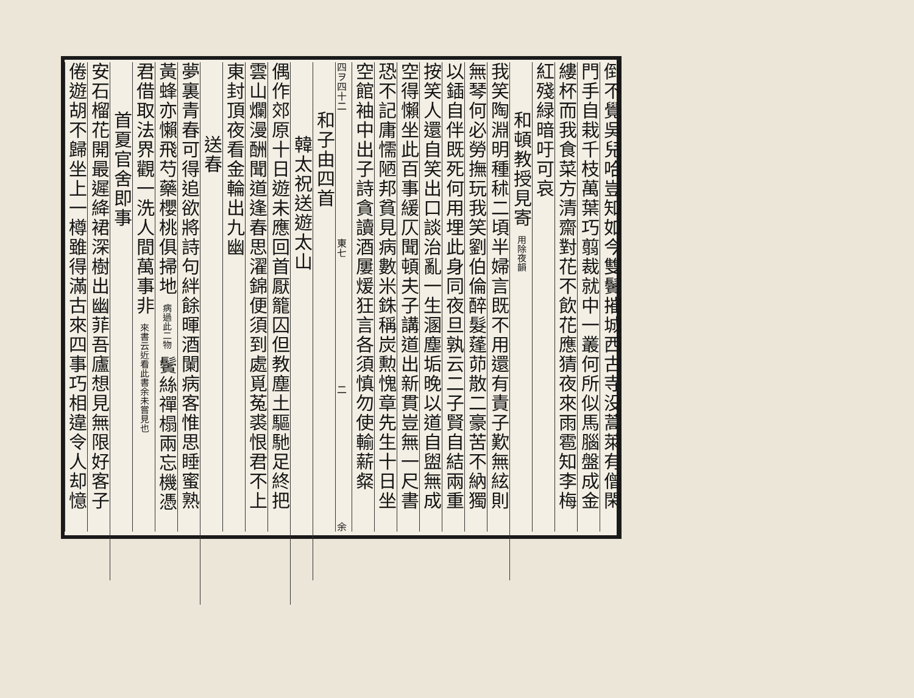倒不覺吳兒哈豈知如今雙鬢摧城西古寺没蒿萊有僧閑
門手自栽千枝萬葉巧翦裁就中一叢何所似馬腦盤成金
縷杯而我食菜方清齋對花不飲花應猜夜來雨雹知李梅
紅殘緑暗吁可哀
和頓教授見寄 用除夜韻
我笑陶淵明種秫二頃半婦言既不用還有責子歎無絃則
無琴何必勞撫玩我笑劉伯倫醉髮蓬茆散二豪苦不納獨
以鍤自伴既死何用埋此身同夜旦孰云二子賢自結兩重
按笑人還自笑出口談治亂一生溷塵垢晚以道自盥無成
空得懶坐此百事緩仄聞頓夫子講道出新貫豈無一尺書
恐不記庸懦陋邦貧見病數米銖稱炭勲愧章先生十日坐
空館袖中出子詩貪讀酒屢煖狂言各須慎勿使輸薪粲
四ヲ四十二 東七 二 余
和子由四首
韓太祝送遊太山
偶作郊原十日遊未應回首厭籠囚但教塵土驅馳足終把
雲山爛漫酬聞道逢春思濯錦便須到處覓菟裘恨君不上
東封頂夜看金輪出九幽
送春
夢裏青春可得追欲將詩句絆餘暉酒闌病客惟思睡蜜熟
黃蜂亦懶飛芍藥櫻桃俱掃地 病過此二物 鬢絲禪榻兩忘機憑
君借取法界觀一洗人間萬事非 來書云近看此書余未嘗見也
首夏官舍即事
安石榴花開最遲絳裙深樹出幽菲吾廬想見無限好客子
倦遊胡不歸坐上一樽雖得滿古來四事巧相違令人却憶